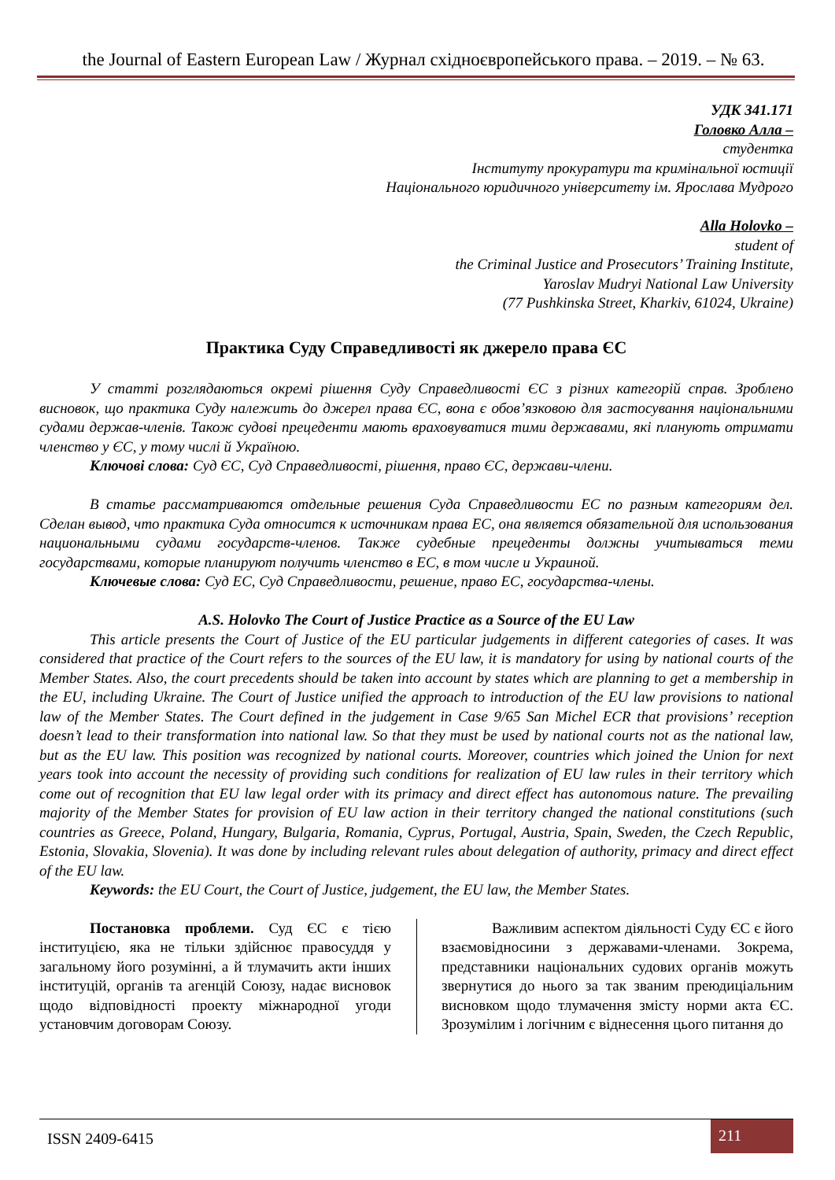the Journal of Eastern European Law / Журнал східноєвропейського права. – 2019. – № 63.
УДК 341.171
Головко Алла –
студентка
Інституту прокуратури та кримінальної юстиції
Національного юридичного університету ім. Ярослава Мудрого
Alla Holovko –
student of
the Criminal Justice and Prosecutors’ Training Institute,
Yaroslav Mudryi National Law University
(77 Pushkinska Street, Kharkiv, 61024, Ukraine)
Практика Суду Справедливості як джерело права ЄС
У статті розглядаються окремі рішення Суду Справедливості ЄС з різних категорій справ. Зроблено висновок, що практика Суду належить до джерел права ЄС, вона є обов’язковою для застосування національними судами держав-членів. Також судові прецеденти мають враховуватися тими державами, які планують отримати членство у ЄС, у тому числі й Україною.
Ключові слова: Суд ЄС, Суд Справедливості, рішення, право ЄС, держави-члени.
В статье рассматриваются отдельные решения Суда Справедливости ЕС по разным категориям дел. Сделан вывод, что практика Суда относится к источникам права ЕС, она является обязательной для использования национальными судами государств-членов. Также судебные прецеденты должны учитываться теми государствами, которые планируют получить членство в ЕС, в том числе и Украиной.
Ключевые слова: Суд ЕС, Суд Справедливости, решение, право ЕС, государства-члены.
A.S. Holovko The Court of Justice Practice as a Source of the EU Law
This article presents the Court of Justice of the EU particular judgements in different categories of cases. It was considered that practice of the Court refers to the sources of the EU law, it is mandatory for using by national courts of the Member States. Also, the court precedents should be taken into account by states which are planning to get a membership in the EU, including Ukraine. The Court of Justice unified the approach to introduction of the EU law provisions to national law of the Member States. The Court defined in the judgement in Case 9/65 San Michel ECR that provisions’ reception doesn’t lead to their transformation into national law. So that they must be used by national courts not as the national law, but as the EU law. This position was recognized by national courts. Moreover, countries which joined the Union for next years took into account the necessity of providing such conditions for realization of EU law rules in their territory which come out of recognition that EU law legal order with its primacy and direct effect has autonomous nature. The prevailing majority of the Member States for provision of EU law action in their territory changed the national constitutions (such countries as Greece, Poland, Hungary, Bulgaria, Romania, Cyprus, Portugal, Austria, Spain, Sweden, the Czech Republic, Estonia, Slovakia, Slovenia). It was done by including relevant rules about delegation of authority, primacy and direct effect of the EU law.
Keywords: the EU Court, the Court of Justice, judgement, the EU law, the Member States.
Постановка проблеми. Суд ЄС є тією інституцією, яка не тільки здійснює правосуддя у загальному його розумінні, а й тлумачить акти інших інституцій, органів та агенцій Союзу, надає висновок щодо відповідності проекту міжнародної угоди установчим договорам Союзу.
Важливим аспектом діяльності Суду ЄС є його взаємовідносини з державами-членами. Зокрема, представники національних судових органів можуть звернутися до нього за так званим преюдиціальним висновком щодо тлумачення змісту норми акта ЄС. Зрозумілим і логічним є віднесення цього питання до
ISSN 2409-6415
211